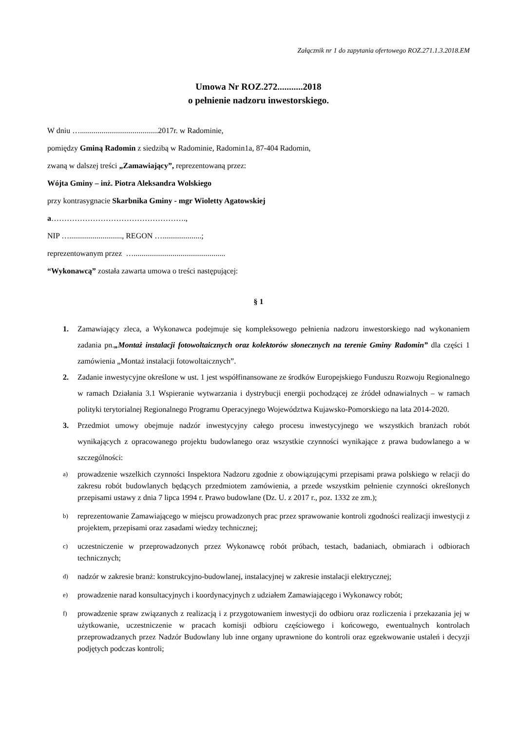Załącznik nr 1 do zapytania ofertowego ROZ.271.1.3.2018.EM
Umowa Nr ROZ.272...........2018
o pełnienie nadzoru inwestorskiego.
W dniu …........................................2017r. w Radominie,
pomiędzy Gminą Radomin z siedzibą w Radominie, Radomin1a, 87-404 Radomin,
zwaną w dalszej treści „Zamawiający”, reprezentowaną przez:
Wójta Gminy – inż. Piotra Aleksandra Wolskiego
przy kontrasygnacie Skarbnika Gminy - mgr Wioletty Agatowskiej
a…………………………………………….,
NIP …..........................., REGON …....................;
reprezentowanym przez …...............................................
“Wykonawcą” została zawarta umowa o treści następującej:
§ 1
1. Zamawiający zleca, a Wykonawca podejmuje się kompleksowego pełnienia nadzoru inwestorskiego nad wykonaniem zadania pn.„Montaż instalacji fotowoltaicznych oraz kolektorów słonecznych na terenie Gminy Radomin” dla części 1 zamówienia „Montaż instalacji fotowoltaicznych”.
2. Zadanie inwestycyjne określone w ust. 1 jest współfinansowane ze środków Europejskiego Funduszu Rozwoju Regionalnego w ramach Działania 3.1 Wspieranie wytwarzania i dystrybucji energii pochodzącej ze źródeł odnawialnych – w ramach polityki terytorialnej Regionalnego Programu Operacyjnego Województwa Kujawsko-Pomorskiego na lata 2014-2020.
3. Przedmiot umowy obejmuje nadzór inwestycyjny całego procesu inwestycyjnego we wszystkich branżach robót wynikających z opracowanego projektu budowlanego oraz wszystkie czynności wynikające z prawa budowlanego a w szczególności:
a)
prowadzenie wszelkich czynności Inspektora Nadzoru zgodnie z obowiązującymi przepisami prawa polskiego w relacji do zakresu robót budowlanych będących przedmiotem zamówienia, a przede wszystkim pełnienie czynności określonych przepisami ustawy z dnia 7 lipca 1994 r. Prawo budowlane (Dz. U. z 2017 r., poz. 1332 ze zm.);
b)
reprezentowanie Zamawiającego w miejscu prowadzonych prac przez sprawowanie kontroli zgodności realizacji inwestycji z projektem, przepisami oraz zasadami wiedzy technicznej;
c)
uczestniczenie w przeprowadzonych przez Wykonawcę robót próbach, testach, badaniach, obmiarach i odbiorach technicznych;
d)
nadzór w zakresie branż: konstrukcyjno-budowlanej, instalacyjnej w zakresie instalacji elektrycznej;
e)
prowadzenie narad konsultacyjnych i koordynacyjnych z udziałem Zamawiającego i Wykonawcy robót;
f)
prowadzenie spraw związanych z realizacją i z przygotowaniem inwestycji do odbioru oraz rozliczenia i przekazania jej w użytkowanie, uczestniczenie w pracach komisji odbioru częściowego i końcowego, ewentualnych kontrolach przeprowadzanych przez Nadzór Budowlany lub inne organy uprawnione do kontroli oraz egzekwowanie ustaleń i decyzji podjętych podczas kontroli;